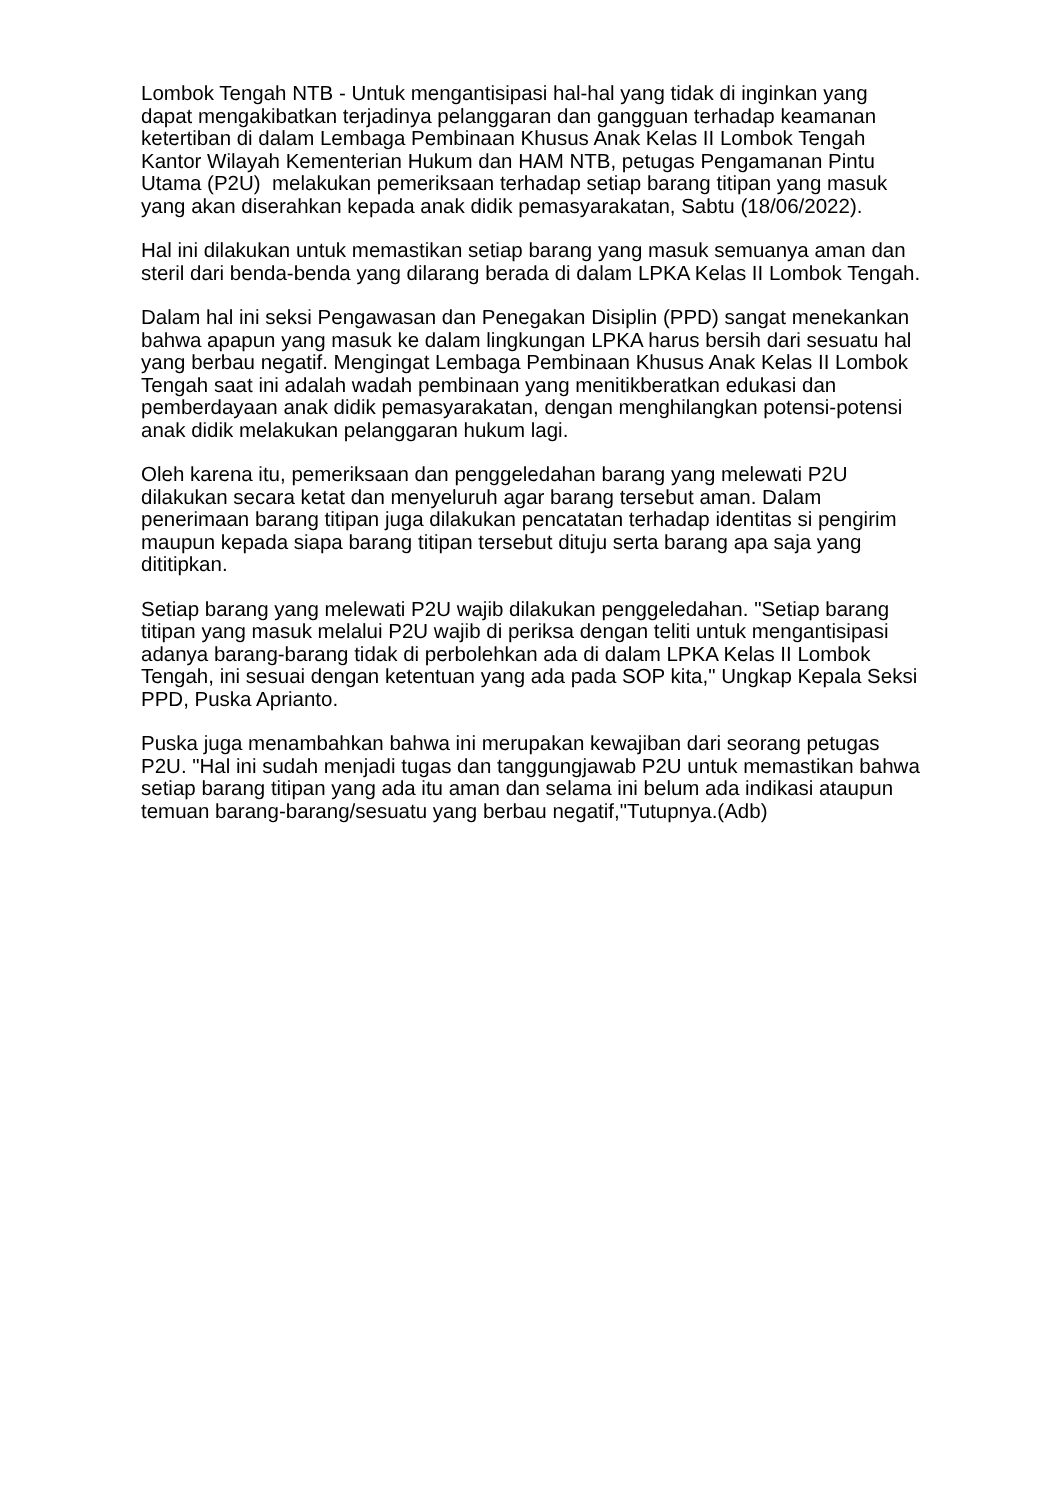Lombok Tengah NTB - Untuk mengantisipasi hal-hal yang tidak di inginkan yang dapat mengakibatkan terjadinya pelanggaran dan gangguan terhadap keamanan ketertiban di dalam Lembaga Pembinaan Khusus Anak Kelas II Lombok Tengah Kantor Wilayah Kementerian Hukum dan HAM NTB, petugas Pengamanan Pintu Utama (P2U) melakukan pemeriksaan terhadap setiap barang titipan yang masuk yang akan diserahkan kepada anak didik pemasyarakatan, Sabtu (18/06/2022).
Hal ini dilakukan untuk memastikan setiap barang yang masuk semuanya aman dan steril dari benda-benda yang dilarang berada di dalam LPKA Kelas II Lombok Tengah.
Dalam hal ini seksi Pengawasan dan Penegakan Disiplin (PPD) sangat menekankan bahwa apapun yang masuk ke dalam lingkungan LPKA harus bersih dari sesuatu hal yang berbau negatif. Mengingat Lembaga Pembinaan Khusus Anak Kelas II Lombok Tengah saat ini adalah wadah pembinaan yang menitikberatkan edukasi dan pemberdayaan anak didik pemasyarakatan, dengan menghilangkan potensi-potensi anak didik melakukan pelanggaran hukum lagi.
Oleh karena itu, pemeriksaan dan penggeledahan barang yang melewati P2U dilakukan secara ketat dan menyeluruh agar barang tersebut aman. Dalam penerimaan barang titipan juga dilakukan pencatatan terhadap identitas si pengirim maupun kepada siapa barang titipan tersebut dituju serta barang apa saja yang dititipkan.
Setiap barang yang melewati P2U wajib dilakukan penggeledahan. "Setiap barang titipan yang masuk melalui P2U wajib di periksa dengan teliti untuk mengantisipasi adanya barang-barang tidak di perbolehkan ada di dalam LPKA Kelas II Lombok Tengah, ini sesuai dengan ketentuan yang ada pada SOP kita," Ungkap Kepala Seksi PPD, Puska Aprianto.
Puska juga menambahkan bahwa ini merupakan kewajiban dari seorang petugas P2U. "Hal ini sudah menjadi tugas dan tanggungjawab P2U untuk memastikan bahwa setiap barang titipan yang ada itu aman dan selama ini belum ada indikasi ataupun temuan barang-barang/sesuatu yang berbau negatif,"Tutupnya.(Adb)